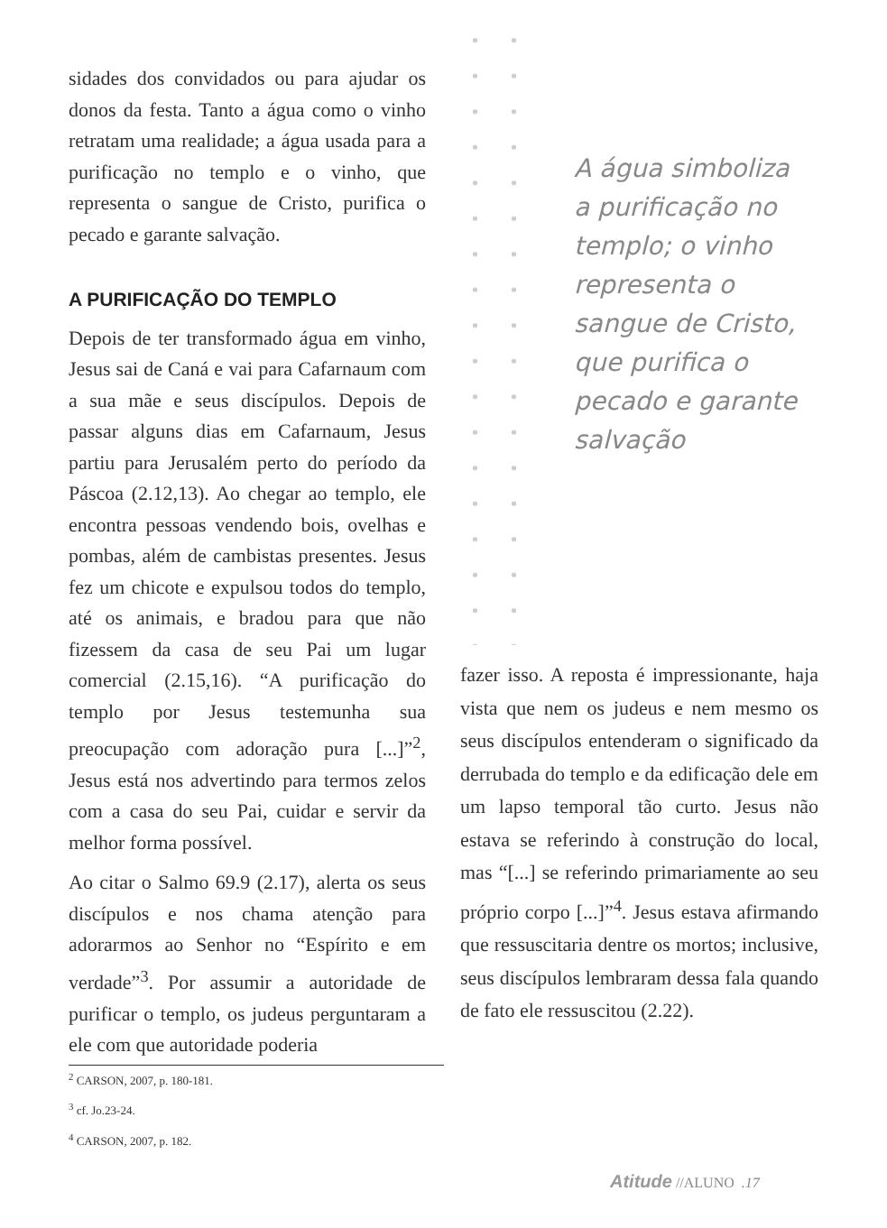sidades dos convidados ou para ajudar os donos da festa. Tanto a água como o vinho retratam uma realidade; a água usada para a purificação no templo e o vinho, que representa o sangue de Cristo, purifica o pecado e garante salvação.
A PURIFICAÇÃO DO TEMPLO
Depois de ter transformado água em vinho, Jesus sai de Caná e vai para Cafarnaum com a sua mãe e seus discípulos. Depois de passar alguns dias em Cafarnaum, Jesus partiu para Jerusalém perto do período da Páscoa (2.12,13). Ao chegar ao templo, ele encontra pessoas vendendo bois, ovelhas e pombas, além de cambistas presentes. Jesus fez um chicote e expulsou todos do templo, até os animais, e bradou para que não fizessem da casa de seu Pai um lugar comercial (2.15,16). “A purificação do templo por Jesus testemunha sua preocupação com adoração pura [...]”<sup>2</sup>, Jesus está nos advertindo para termos zelos com a casa do seu Pai, cuidar e servir da melhor forma possível.
Ao citar o Salmo 69.9 (2.17), alerta os seus discípulos e nos chama atenção para adorarmos ao Senhor no “Espírito e em verdade”<sup>3</sup>. Por assumir a autoridade de purificar o templo, os judeus perguntaram a ele com que autoridade poderia
A água simboliza a purificação no templo; o vinho representa o sangue de Cristo, que purifica o pecado e garante salvação
fazer isso. A reposta é impressionante, haja vista que nem os judeus e nem mesmo os seus discípulos entenderam o significado da derrubada do templo e da edificação dele em um lapso temporal tão curto. Jesus não estava se referindo à construção do local, mas “[...] se referindo primariamente ao seu próprio corpo [...]”<sup>4</sup>. Jesus estava afirmando que ressuscitaria dentre os mortos; inclusive, seus discípulos lembraram dessa fala quando de fato ele ressuscitou (2.22).
<sup>2</sup> CARSON, 2007, p. 180-181.
<sup>3</sup> cf. Jo.23-24.
<sup>4</sup> CARSON, 2007, p. 182.
Atitude //ALUNO .17